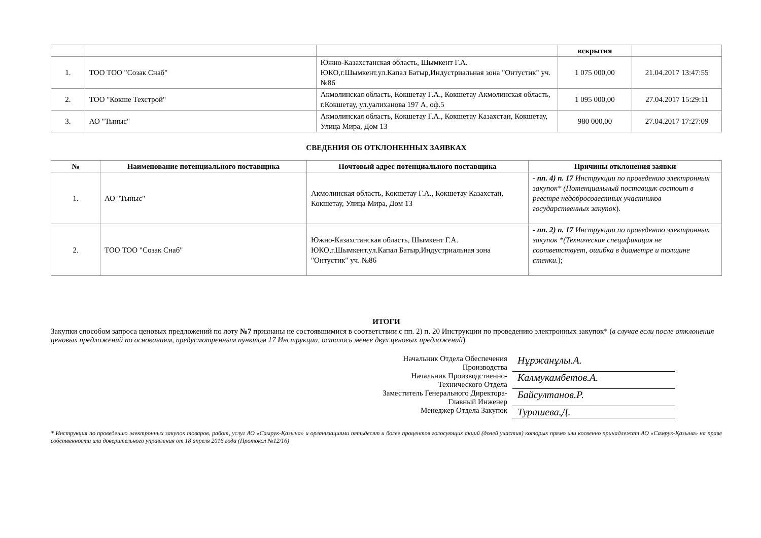| | | | вскрытия | |
| 1. | ТОО ТОО "Созак Снаб" | Южно-Казахстанская область, Шымкент Г.А. ЮКО,г.Шымкент.ул.Капал Батыр,Индустриальная зона "Онтустик" уч. №86 | 1 075 000,00 | 21.04.2017 13:47:55 |
| 2. | ТОО "Кокше Техстрой" | Акмолинская область, Кокшетау Г.А., Кокшетау Акмолинская область, г.Кокшетау, ул.уалиханова 197 А, оф.5 | 1 095 000,00 | 27.04.2017 15:29:11 |
| 3. | АО "Тыныс" | Акмолинская область, Кокшетау Г.А., Кокшетау Казахстан, Кокшетау, Улица Мира, Дом 13 | 980 000,00 | 27.04.2017 17:27:09 |
СВЕДЕНИЯ ОБ ОТКЛОНЕННЫХ ЗАЯВКАХ
| № | Наименование потенциального поставщика | Почтовый адрес потенциального поставщика | Причины отклонения заявки |
| --- | --- | --- | --- |
| 1. | АО "Тыныс" | Акмолинская область, Кокшетау Г.А., Кокшетау Казахстан, Кокшетау, Улица Мира, Дом 13 | - пп. 4) п. 17 Инструкции по проведению электронных закупок* (Потенциальный поставщик состоит в реестре недобросовестных участников государственных закупок ). |
| 2. | ТОО ТОО "Созак Снаб" | Южно-Казахстанская область, Шымкент Г.А. ЮКО,г.Шымкент.ул.Капал Батыр,Индустриальная зона "Онтустик" уч. №86 | - пп. 2) п. 17 Инструкции по проведению электронных закупок *(Техническая спецификация не соответствует, ошибка в диаметре и толщине стенки. ); |
ИТОГИ
Закупки способом запроса ценовых предложений по лоту №7 признаны не состоявшимися в соответствии с пп. 2) п. 20 Инструкции по проведению электронных закупок* (в случае если после отклонения ценовых предложений по основаниям, предусмотренным пунктом 17 Инструкции, осталось менее двух ценовых предложений)
Начальник Отдела Обеспечения Производства
Нұржанұлы.А.
Начальник Производственно-Технического Отдела
Калмукамбетов.А.
Заместитель Генерального Директора-Главный Инженер
Байсултанов.Р.
Менеджер Отдела Закупок
Турашева.Д.
* Инструкция по проведению электронных закупок товаров, работ, услуг АО «Самрук-Қазына» и организациями пятьдесят и более процентов голосующих акций (долей участия) которых прямо или косвенно принадлежат АО «Самрук-Қазына» на праве собственности или доверительного управления от 18 апреля 2016 года (Протокол №12/16)